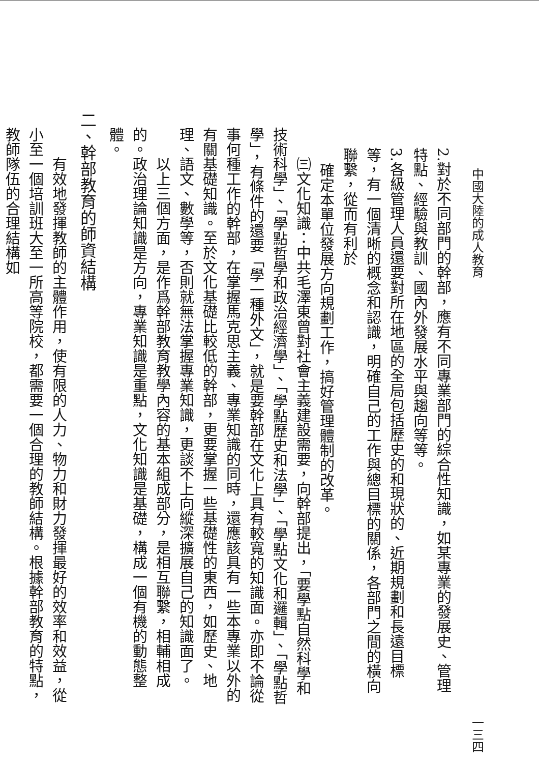中國大陸的成人教育 一三四
2.對於不同部門的幹部，應有不同專業部門的綜合性知識，如某專業的發展史、管理特點、經驗與教訓、國內外發展水平與趨向等等。
3.各級管理人員還要對所在地區的全局包括歷史的和現狀的、近期規劃和長遠目標等，有一個清晰的概念和認識，明確自己的工作與總目標的關係，各部門之間的橫向聯繫，從而有利於
確定本單位發展方向規劃工作，搞好管理體制的改革。
㈢文化知識：中共毛澤東曾對社會主義建設需要，向幹部提出，「要學點自然科學和技術科學」、「學點哲學和政治經濟學」、「學點歷史和法學」、「學點文化和邏輯」、「學點哲學」，有條件的還要「學一種外文」，就是要幹部在文化上具有較寬的知識面。亦即不論從事何種工作的幹部，在掌握馬克思主義、專業知識的同時，還應該具有一些本專業以外的有關基礎知識。至於文化基礎比較低的幹部，更要掌握一些基礎性的東西，如歷史、地理、語文、數學等，否則就無法掌握專業知識，更談不上向縱深擴展自己的知識面了。
以上三個方面，是作爲幹部教育教學內容的基本組成部分，是相互聯繫，相輔相成的。政治理論知識是方向，專業知識是重點，文化知識是基礎，構成一個有機的動態整體。
二、幹部教育的師資結構
有效地發揮教師的主體作用，使有限的人力、物力和財力發揮最好的效率和效益，從小至一個培訓班大至一所高等院校，都需要一個合理的教師結構。根據幹部教育的特點，教師隊伍的合理結構如